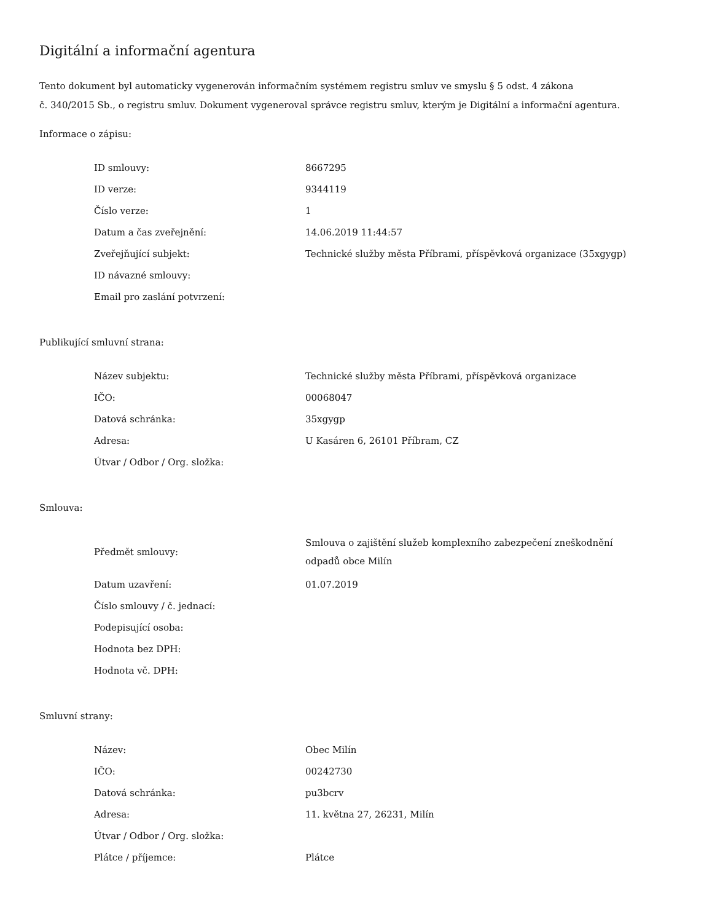Digitální a informační agentura
Tento dokument byl automaticky vygenerován informačním systémem registru smluv ve smyslu § 5 odst. 4 zákona
č. 340/2015 Sb., o registru smluv. Dokument vygeneroval správce registru smluv, kterým je Digitální a informační agentura.
Informace o zápisu:
| ID smlouvy: | 8667295 |
| ID verze: | 9344119 |
| Číslo verze: | 1 |
| Datum a čas zveřejnění: | 14.06.2019 11:44:57 |
| Zveřejňující subjekt: | Technické služby města Příbrami, příspěvková organizace (35xgygp) |
| ID návazné smlouvy: | |
| Email pro zaslání potvrzení: | |
Publikující smluvní strana:
| Název subjektu: | Technické služby města Příbrami, příspěvková organizace |
| IČO: | 00068047 |
| Datová schránka: | 35xgygp |
| Adresa: | U Kasáren 6, 26101 Příbram, CZ |
| Útvar / Odbor / Org. složka: | |
Smlouva:
| Předmět smlouvy: | Smlouva o zajištění služeb komplexního zabezpečení zneškodnění odpadů obce Milín |
| Datum uzavření: | 01.07.2019 |
| Číslo smlouvy / č. jednací: | |
| Podepisující osoba: | |
| Hodnota bez DPH: | |
| Hodnota vč. DPH: | |
Smluvní strany:
| Název: | Obec Milín |
| IČO: | 00242730 |
| Datová schránka: | pu3bcrv |
| Adresa: | 11. května 27, 26231, Milín |
| Útvar / Odbor / Org. složka: | |
| Plátce / příjemce: | Plátce |